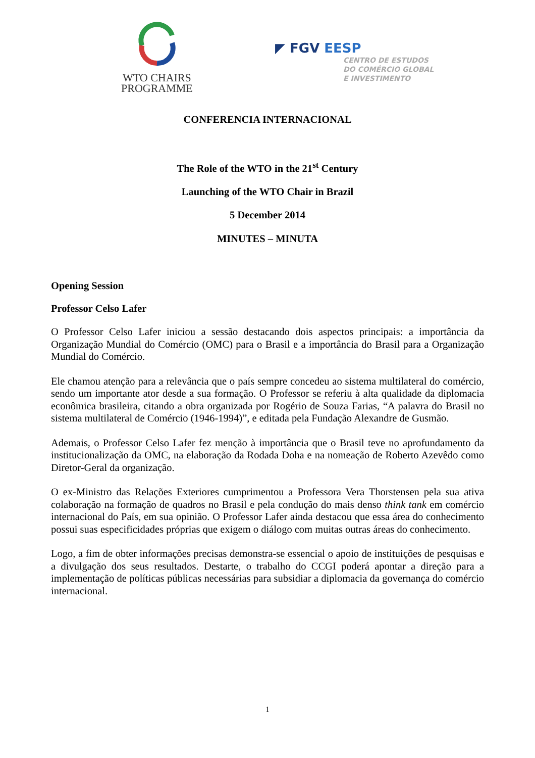WTO CHAIRS
PROGRAMME
◤ FGV EESP
CENTRO DE ESTUDOS
DO COMÉRCIO GLOBAL
E INVESTIMENTO
CONFERENCIA INTERNACIONAL
The Role of the WTO in the 21<sup>st</sup> Century
Launching of the WTO Chair in Brazil
5 December 2014
MINUTES – MINUTA
Opening Session
Professor Celso Lafer
O Professor Celso Lafer iniciou a sessão destacando dois aspectos principais: a importância da Organização Mundial do Comércio (OMC) para o Brasil e a importância do Brasil para a Organização Mundial do Comércio.
Ele chamou atenção para a relevância que o país sempre concedeu ao sistema multilateral do comércio, sendo um importante ator desde a sua formação. O Professor se referiu à alta qualidade da diplomacia econômica brasileira, citando a obra organizada por Rogério de Souza Farias, “A palavra do Brasil no sistema multilateral de Comércio (1946-1994)”, e editada pela Fundação Alexandre de Gusmão.
Ademais, o Professor Celso Lafer fez menção à importância que o Brasil teve no aprofundamento da institucionalização da OMC, na elaboração da Rodada Doha e na nomeação de Roberto Azevêdo como Diretor-Geral da organização.
O ex-Ministro das Relações Exteriores cumprimentou a Professora Vera Thorstensen pela sua ativa colaboração na formação de quadros no Brasil e pela condução do mais denso think tank em comércio internacional do País, em sua opinião. O Professor Lafer ainda destacou que essa área do conhecimento possui suas especificidades próprias que exigem o diálogo com muitas outras áreas do conhecimento.
Logo, a fim de obter informações precisas demonstra-se essencial o apoio de instituições de pesquisas e a divulgação dos seus resultados. Destarte, o trabalho do CCGI poderá apontar a direção para a implementação de políticas públicas necessárias para subsidiar a diplomacia da governança do comércio internacional.
1